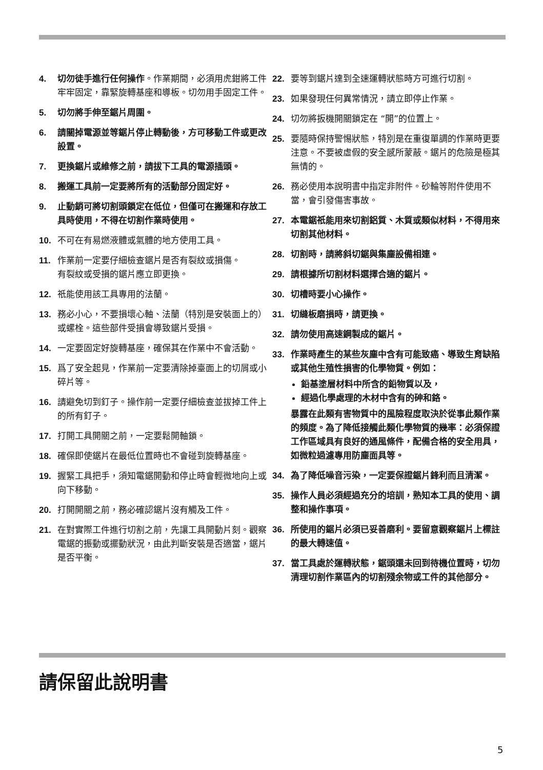4. 切勿徒手進行任何操作。作業期間，必須用虎鉗將工件牢牢固定，靠緊旋轉基座和導板。切勿用手固定工件。
5. 切勿將手伸至鋸片周圍。
6. 請關掉電源並等鋸片停止轉動後，方可移動工件或更改設置。
7. 更換鋸片或維修之前，請拔下工具的電源插頭。
8. 搬運工具前一定要將所有的活動部分固定好。
9. 止動銷可將切割頭鎖定在低位，但僅可在搬運和存放工具時使用，不得在切割作業時使用。
10. 不可在有易燃液體或氣體的地方使用工具。
11. 作業前一定要仔細檢查鋸片是否有裂紋或損傷。
有裂紋或受損的鋸片應立即更換。
12. 祇能使用該工具專用的法蘭。
13. 務必小心，不要損壞心軸、法蘭（特別是安裝面上的）或螺栓。這些部件受損會導致鋸片受損。
14. 一定要固定好旋轉基座，確保其在作業中不會活動。
15. 爲了安全起見，作業前一定要清除掉臺面上的切屑或小碎片等。
16. 請避免切到釘子。操作前一定要仔細檢查並拔掉工件上的所有釘子。
17. 打開工具開關之前，一定要鬆開軸鎖。
18. 確保即使鋸片在最低位置時也不會碰到旋轉基座。
19. 握緊工具把手，須知電鋸開動和停止時會輕微地向上或向下移動。
20. 打開開關之前，務必確認鋸片沒有觸及工件。
21. 在對實際工件進行切割之前，先讓工具開動片刻。觀察電鋸的振動或擺動狀況，由此判斷安裝是否適當，鋸片是否平衡。
22. 要等到鋸片達到全速運轉狀態時方可進行切割。
23. 如果發現任何異常情況，請立即停止作業。
24. 切勿將扳機開關鎖定在 “開”的位置上。
25. 要隨時保持警惕狀態，特別是在重復單調的作業時更要注意。不要被虛假的安全感所蒙蔽。鋸片的危險是極其無情的。
26. 務必使用本說明書中指定非附件。砂輪等附件使用不當，會引發傷害事故。
27. 本電鋸祇能用來切割鋁質、木質或類似材料，不得用來切割其他材料。
28. 切割時，請將斜切鋸與集塵設備相連。
29. 請根據所切割材料選擇合適的鋸片。
30. 切槽時要小心操作。
31. 切縫板磨損時，請更換。
32. 請勿使用高速鋼製成的鋸片。
33. 作業時產生的某些灰塵中含有可能致癌、導致生育缺陷或其他生殖性損害的化學物質。例如：
鉛基塗層材料中所含的鉛物質以及，
經過化學處理的木材中含有的砷和鉻。
暴露在此類有害物質中的風險程度取決於從事此類作業的頻度。為了降低接觸此類化學物質的幾率：必須保證工作區域具有良好的通風條件，配備合格的安全用具，如微粒過濾專用防塵面具等。
34. 為了降低噪音污染，一定要保證鋸片鋒利而且清潔。
35. 操作人員必須經過充分的培訓，熟知本工具的使用、調整和操作事項。
36. 所使用的鋸片必須已妥善磨利。要留意觀察鋸片上標註的最大轉速值。
37. 當工具處於運轉狀態，鋸頭還未回到待機位置時，切勿清理切割作業區內的切割殘余物或工件的其他部分。
請保留此說明書
5